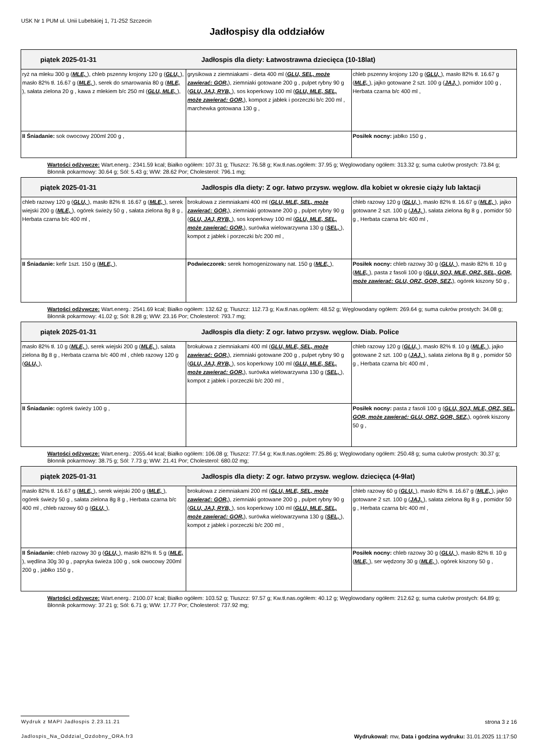USK Nr 1 PUM ul. Unii Lubelskiej 1, 71-252 Szczecin
Jadłospisy dla oddziałów
| piątek 2025-01-31 Jadłospis dla diety: Łatwostrawna dziecięca (10-18lat) | | |
| --- | --- | --- |
| ryż na mleku 300 g ( MLE, ), chleb pszenny krojony 120 g ( GLU, ), masło 82% tł. 16.67 g ( MLE, ), serek do smarowania 80 g ( MLE, ), sałata zielona 20 g , kawa z mlekiem b/c 250 ml ( GLU, MLE, ), | grysikowa z ziemniakami - dieta 400 ml ( GLU, SEL, może zawierać: GOR, ), ziemniaki gotowane 200 g , pulpet rybny 90 g ( GLU, JAJ, RYB, ), sos koperkowy 100 ml ( GLU, MLE, SEL, może zawierać: GOR, ), kompot z jabłek i porzeczki b/c 200 ml , marchewka gotowana 130 g , | chleb pszenny krojony 120 g ( GLU, ), masło 82% tł. 16.67 g ( MLE, ), jajko gotowane 2 szt. 100 g ( JAJ, ), pomidor 100 g , Herbata czarna b/c 400 ml , |
| II Śniadanie: sok owocowy 200ml 200 g , | | Posiłek nocny: jabłko 150 g , |
Wartości odżywcze: Wart.energ.: 2341.59 kcal; Białko ogółem: 107.31 g; Tłuszcz: 76.58 g; Kw.tł.nas.ogółem: 37.95 g; Węglowodany ogółem: 313.32 g; suma cukrów prostych: 73.84 g; Błonnik pokarmowy: 30.64 g; Sól: 5.43 g; WW: 28.62 Por; Cholesterol: 796.1 mg;
| piątek 2025-01-31 Jadłospis dla diety: Z ogr. łatwo przysw. węglow. dla kobiet w okresie ciąży lub laktacji | | |
| --- | --- | --- |
| chleb razowy 120 g ( GLU, ), masło 82% tł. 16.67 g ( MLE, ), serek wiejski 200 g ( MLE, ), ogórek świeży 50 g , sałata zielona 8g 8 g , Herbata czarna b/c 400 ml , | brokułowa z ziemniakami 400 ml ( GLU, MLE, SEL, może zawierać: GOR, ), ziemniaki gotowane 200 g , pulpet rybny 90 g ( GLU, JAJ, RYB, ), sos koperkowy 100 ml ( GLU, MLE, SEL, może zawierać: GOR, ), surówka wielowarzywna 130 g ( SEL, ), kompot z jabłek i porzeczki b/c 200 ml , | chleb razowy 120 g ( GLU, ), masło 82% tł. 16.67 g ( MLE, ), jajko gotowane 2 szt. 100 g ( JAJ, ), sałata zielona 8g 8 g , pomidor 50 g , Herbata czarna b/c 400 ml , |
| II Śniadanie: kefir 1szt. 150 g ( MLE, ), | Podwieczorek: serek homogenizowany nat. 150 g ( MLE, ), | Posiłek nocny: chleb razowy 30 g ( GLU, ), masło 82% tł. 10 g ( MLE, ), pasta z fasoli 100 g ( GLU, SOJ, MLE, ORZ, SEL, GOR, może zawierać: GLU, ORZ, GOR, SEZ, ), ogórek kiszony 50 g , |
Wartości odżywcze: Wart.energ.: 2541.69 kcal; Białko ogółem: 132.62 g; Tłuszcz: 112.73 g; Kw.tł.nas.ogółem: 48.52 g; Węglowodany ogółem: 269.64 g; suma cukrów prostych: 34.08 g; Błonnik pokarmowy: 41.02 g; Sól: 8.28 g; WW: 23.16 Por; Cholesterol: 793.7 mg;
| piątek 2025-01-31 Jadłospis dla diety: Z ogr. łatwo przysw. węglow. Diab. Police | | |
| --- | --- | --- |
| masło 82% tł. 10 g ( MLE, ), serek wiejski 200 g ( MLE, ), sałata zielona 8g 8 g , Herbata czarna b/c 400 ml , chleb razowy 120 g ( GLU, ), | brokułowa z ziemniakami 400 ml ( GLU, MLE, SEL, może zawierać: GOR, ), ziemniaki gotowane 200 g , pulpet rybny 90 g ( GLU, JAJ, RYB, ), sos koperkowy 100 ml ( GLU, MLE, SEL, może zawierać: GOR, ), surówka wielowarzywna 130 g ( SEL, ), kompot z jabłek i porzeczki b/c 200 ml , | chleb razowy 120 g ( GLU, ), masło 82% tł. 10 g ( MLE, ), jajko gotowane 2 szt. 100 g ( JAJ, ), sałata zielona 8g 8 g , pomidor 50 g , Herbata czarna b/c 400 ml , |
| II Śniadanie: ogórek świeży 100 g , | | Posiłek nocny: pasta z fasoli 100 g ( GLU, SOJ, MLE, ORZ, SEL, GOR, może zawierać: GLU, ORZ, GOR, SEZ, ), ogórek kiszony 50 g , |
Wartości odżywcze: Wart.energ.: 2055.44 kcal; Białko ogółem: 106.08 g; Tłuszcz: 77.54 g; Kw.tł.nas.ogółem: 25.86 g; Węglowodany ogółem: 250.48 g; suma cukrów prostych: 30.37 g; Błonnik pokarmowy: 38.75 g; Sól: 7.73 g; WW: 21.41 Por; Cholesterol: 680.02 mg;
| piątek 2025-01-31 Jadłospis dla diety: Z ogr. łatwo przysw. weglow. dziecięca (4-9lat) | | |
| --- | --- | --- |
| masło 82% tł. 16.67 g ( MLE, ), serek wiejski 200 g ( MLE, ), ogórek świeży 50 g , sałata zielona 8g 8 g , Herbata czarna b/c 400 ml , chleb razowy 60 g ( GLU, ), | brokułowa z ziemniakami 200 ml ( GLU, MLE, SEL, może zawierać: GOR, ), ziemniaki gotowane 200 g , pulpet rybny 90 g ( GLU, JAJ, RYB, ), sos koperkowy 100 ml ( GLU, MLE, SEL, może zawierać: GOR, ), surówka wielowarzywna 130 g ( SEL, ), kompot z jabłek i porzeczki b/c 200 ml , | chleb razowy 60 g ( GLU, ), masło 82% tł. 16.67 g ( MLE, ), jajko gotowane 2 szt. 100 g ( JAJ, ), sałata zielona 8g 8 g , pomidor 50 g , Herbata czarna b/c 400 ml , |
| II Śniadanie: chleb razowy 30 g ( GLU, ), masło 82% tł. 5 g ( MLE, ), wędlina 30g 30 g , papryka świeża 100 g , sok owocowy 200ml 200 g , jabłko 150 g , | | Posiłek nocny: chleb razowy 30 g ( GLU, ), masło 82% tł. 10 g ( MLE, ), ser wędzony 30 g ( MLE, ), ogórek kiszony 50 g , |
Wartości odżywcze: Wart.energ.: 2100.07 kcal; Białko ogółem: 103.52 g; Tłuszcz: 97.57 g; Kw.tł.nas.ogółem: 40.12 g; Węglowodany ogółem: 212.62 g; suma cukrów prostych: 64.89 g; Błonnik pokarmowy: 37.21 g; Sól: 6.71 g; WW: 17.77 Por; Cholesterol: 737.92 mg;
Wydruk z MAPI Jadłospis 2.23.11.21
strona 3 z 16
Jadlospis_Na_Oddzial_Ozdobny_ORA.fr3
Wydrukował: mw, Data i godzina wydruku: 31.01.2025 11:17:50